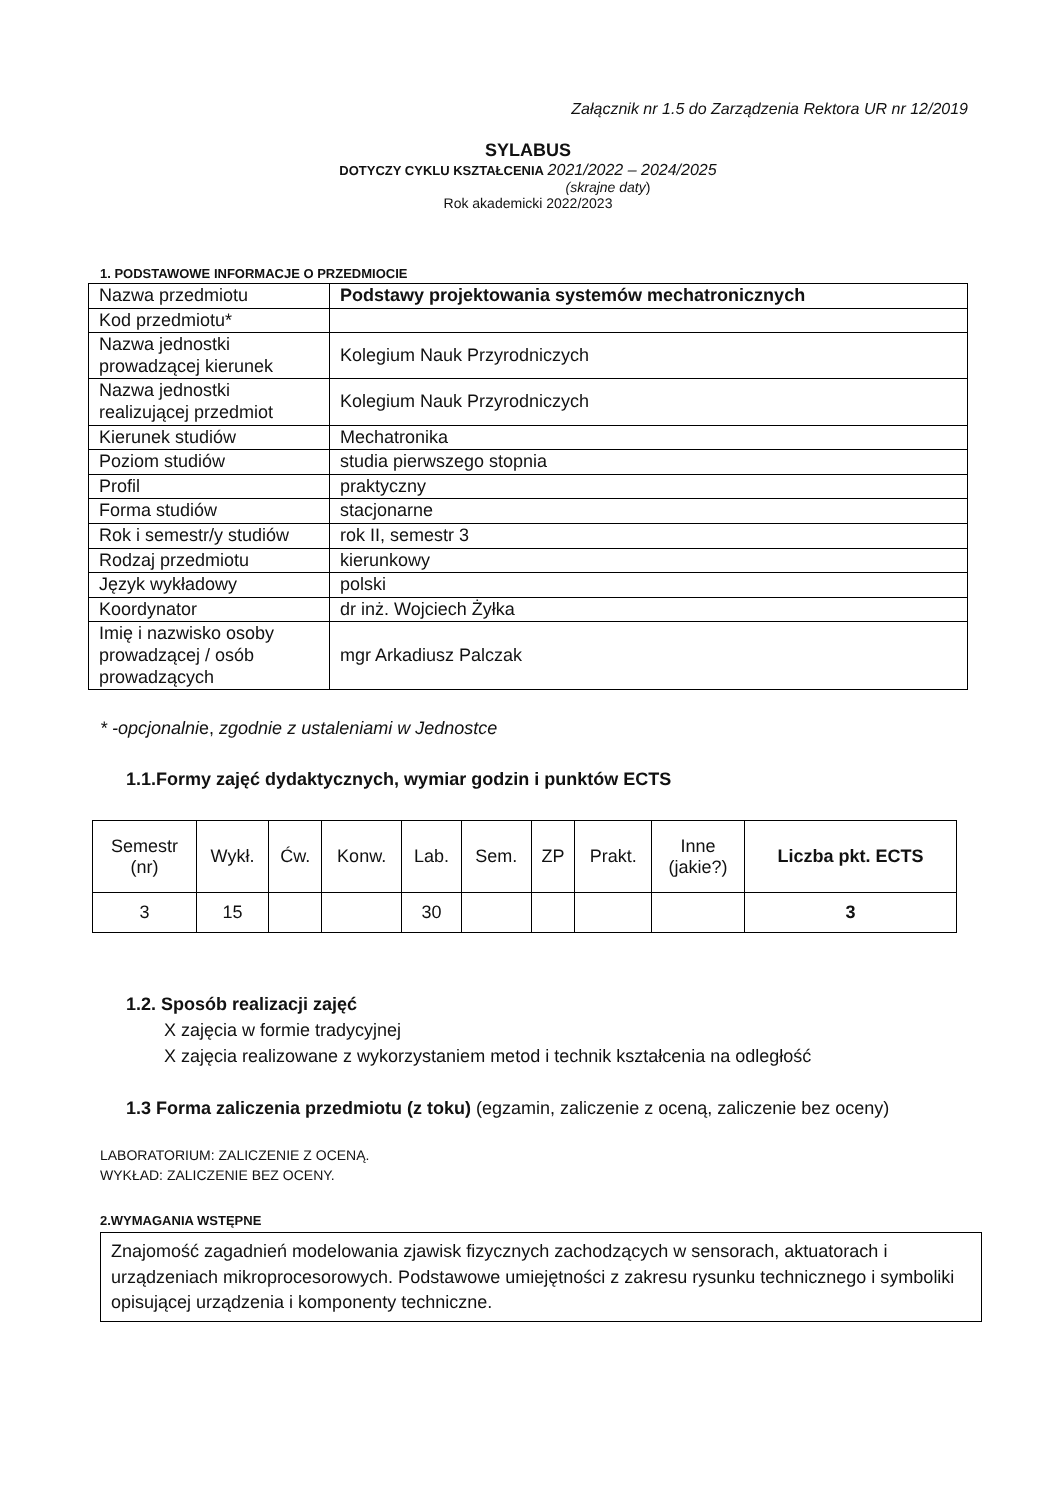Załącznik nr 1.5 do Zarządzenia Rektora UR nr 12/2019
SYLABUS
DOTYCZY CYKLU KSZTAŁCENIA 2021/2022 – 2024/2025
(skrajne daty)
Rok akademicki 2022/2023
1. PODSTAWOWE INFORMACJE O PRZEDMIOCIE
| Nazwa przedmiotu | Podstawy projektowania systemów mechatronicznych |
| Kod przedmiotu* | |
| Nazwa jednostki prowadzącej kierunek | Kolegium Nauk Przyrodniczych |
| Nazwa jednostki realizującej przedmiot | Kolegium Nauk Przyrodniczych |
| Kierunek studiów | Mechatronika |
| Poziom studiów | studia pierwszego stopnia |
| Profil | praktyczny |
| Forma studiów | stacjonarne |
| Rok i semestr/y studiów | rok II, semestr 3 |
| Rodzaj przedmiotu | kierunkowy |
| Język wykładowy | polski |
| Koordynator | dr inż. Wojciech Żyłka |
| Imię i nazwisko osoby prowadzącej / osób prowadzących | mgr Arkadiusz Palczak |
* -opcjonalnie, zgodnie z ustaleniami w Jednostce
1.1.Formy zajęć dydaktycznych, wymiar godzin i punktów ECTS
| Semestr (nr) | Wykł. | Ćw. | Konw. | Lab. | Sem. | ZP | Prakt. | Inne (jakie?) | Liczba pkt. ECTS |
| --- | --- | --- | --- | --- | --- | --- | --- | --- | --- |
| 3 | 15 | | | 30 | | | | | 3 |
1.2. Sposób realizacji zajęć
X zajęcia w formie tradycyjnej
X zajęcia realizowane z wykorzystaniem metod i technik kształcenia na odległość
1.3 Forma zaliczenia przedmiotu (z toku) (egzamin, zaliczenie z oceną, zaliczenie bez oceny)
LABORATORIUM: ZALICZENIE Z OCENĄ.
WYKŁAD: ZALICZENIE BEZ OCENY.
2.WYMAGANIA WSTĘPNE
Znajomość zagadnień modelowania zjawisk fizycznych zachodzących w sensorach, aktuatorach i urządzeniach mikroprocesorowych. Podstawowe umiejętności z zakresu rysunku technicznego i symboliki opisującej urządzenia i komponenty techniczne.